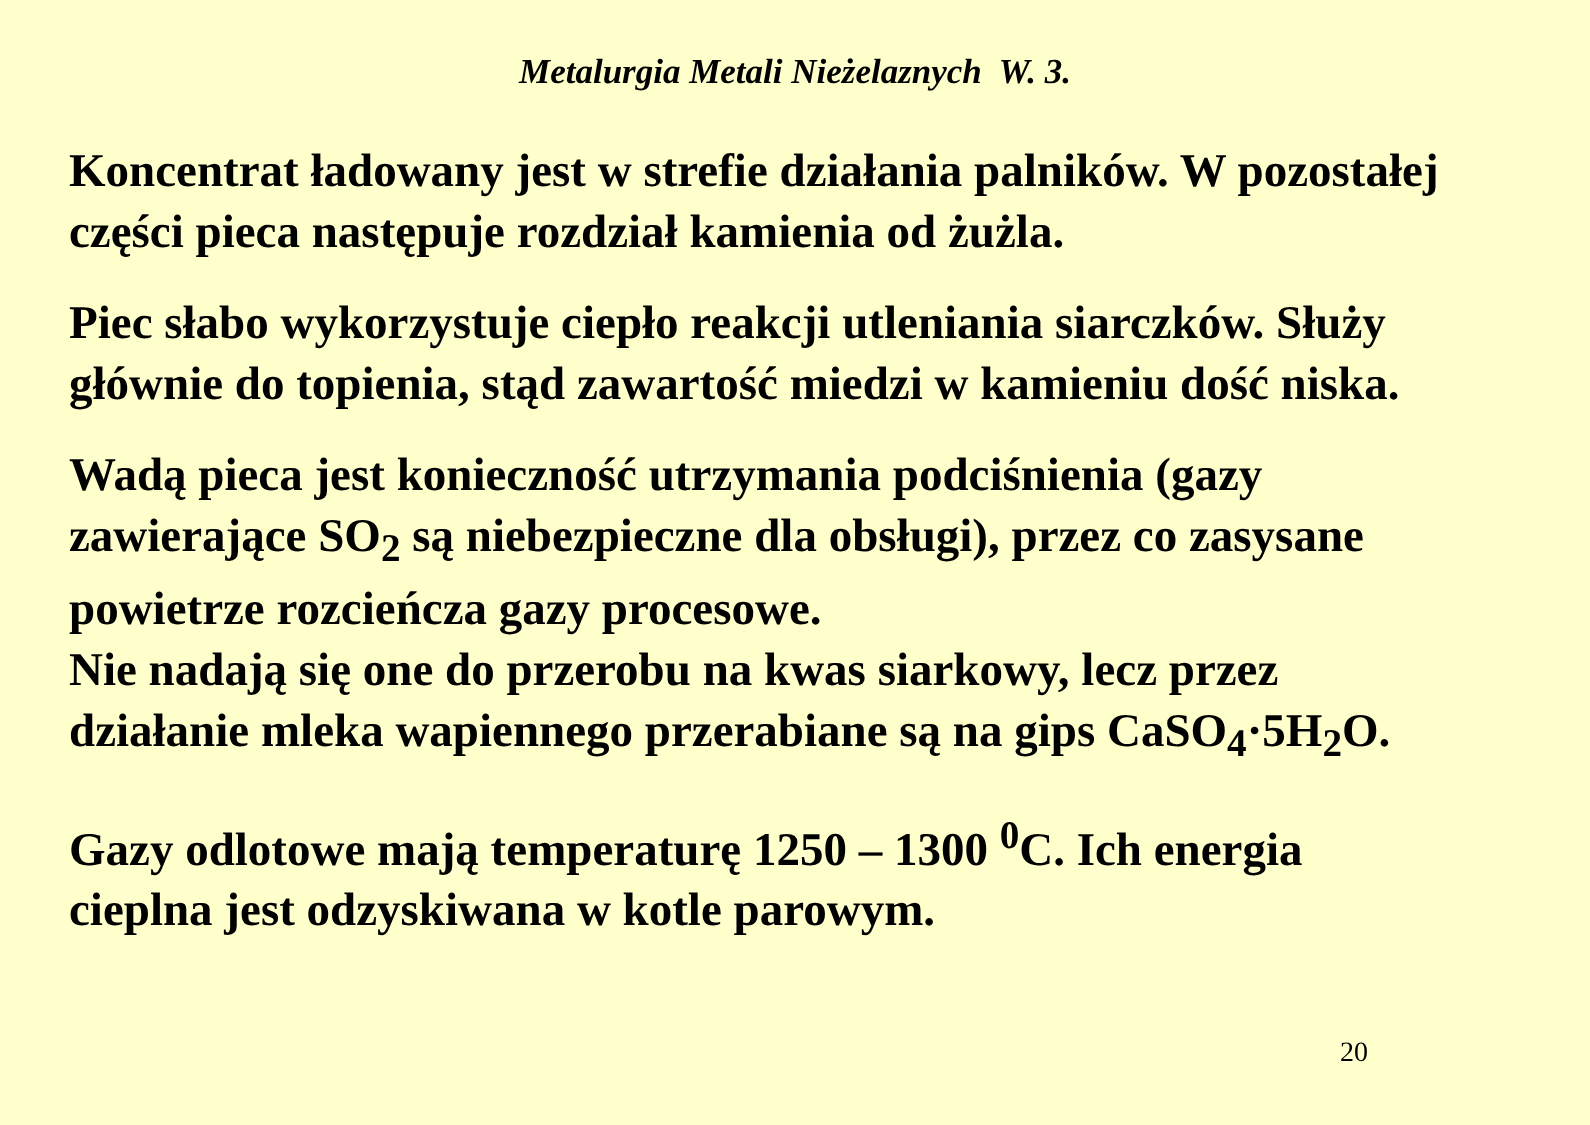Metalurgia Metali Nieżelaznych W. 3.
Koncentrat ładowany jest w strefie działania palników. W pozostałej części pieca następuje rozdział kamienia od żużla.
Piec słabo wykorzystuje ciepło reakcji utleniania siarczków. Służy głównie do topienia, stąd zawartość miedzi w kamieniu dość niska.
Wadą pieca jest konieczność utrzymania podciśnienia (gazy zawierające SO<sub>2</sub> są niebezpieczne dla obsługi), przez co zasysane powietrze rozcieńcza gazy procesowe.
Nie nadają się one do przerobu na kwas siarkowy, lecz przez działanie mleka wapiennego przerabiane są na gips CaSO<sub>4</sub>·5H<sub>2</sub>O.
Gazy odlotowe mają temperaturę 1250 – 1300 <sup>0</sup>C. Ich energia cieplna jest odzyskiwana w kotle parowym.
20